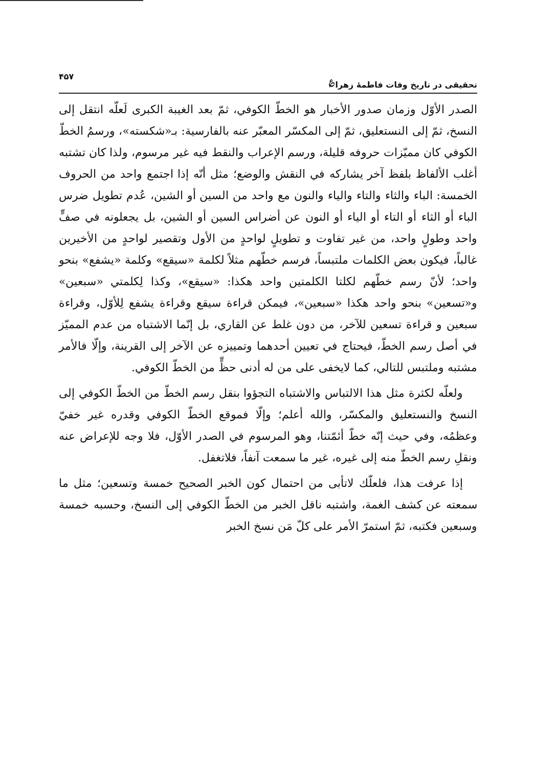تحقیقی در تاریخ وفات فاطمهٔ زهرا<sup>؏</sup> ۴۵۷
الصدر الأوّل وزمان صدور الأخبار هو الخطّ الكوفي، ثمّ بعد الغيبة الكبرى لَعلّه انتقل إلى النسخ، ثمّ إلى النستعليق، ثمّ إلى المكسّر المعبّر عنه بالفارسية: بـ«شكسته»، ورسمُ الخطّ الكوفي كان مميّزات حروفه قليلة، ورسم الإعراب والنقط فيه غير مرسوم، ولذا كان تشتبه أغلب الألفاظ بلفظ آخر يشاركه في النقش والوضع؛ مثل أنّه إذا اجتمع واحد من الحروف الخمسة: الباء والثاء والتاء والياء والنون مع واحد من السين أو الشين، عُدم تطويل ضرس الباء أو الثاء أو التاء أو الياء أو النون عن أضراس السين أو الشين، بل يجعلونه في صفٍّ واحد وطولٍ واحد، من غير تفاوت و تطويلٍ لواحدٍ من الأول وتقصير لواحدٍ من الأخيرين غالباً، فيكون بعض الكلمات ملتبساً، فرسم خطّهم مثلاً لكلمة «سيقع» وكلمة «يشفع» بنحو واحد؛ لأنّ رسم خطّهم لكلتا الكلمتين واحد هكذا: «سيقع»، وكذا لِكلمتي «سبعين» و«تسعين» بنحو واحد هكذا «سبعين»، فيمكن قراءة سيقع وقراءة يشفع لِلأوّل، وقراءة سبعين و قراءة تسعين للآخر، من دون غلط عن القاري، بل إنّما الاشتباه من عدم المميّز في أصل رسم الخطّ، فيحتاج في تعيين أحدهما وتمييزه عن الآخر إلى القرينة، وإلّا فالأمر مشتبه وملتبس للتالي، كما لايخفى على من له أدنى حظٍّ من الخطّ الكوفي.
ولعلّه لكثرة مثل هذا الالتباس والاشتباه التجؤوا بنقل رسم الخطّ من الخطّ الكوفي إلى النسخ والنستعليق والمكسّر، والله أعلم؛ وإلّا فموقع الخطّ الكوفي وقدره غير خفيّ وعظمُه، وفي حيث إنّه خطّ أئمّتنا، وهو المرسوم في الصدر الأوّل، فلا وجه للإعراض عنه ونقلِ رسم الخطّ منه إلى غيره، غير ما سمعت آنفاً، فلاتغفل.
إذا عرفت هذا، فلعلّك لاتأبى من احتمال كون الخبر الصحيح خمسة وتسعين؛ مثل ما سمعته عن كشف الغمة، واشتبه ناقل الخبر من الخطّ الكوفي إلى النسخ، وحسبه خمسة وسبعين فكتبه، ثمّ استمرّ الأمر على كلّ مَن نسخ الخبر